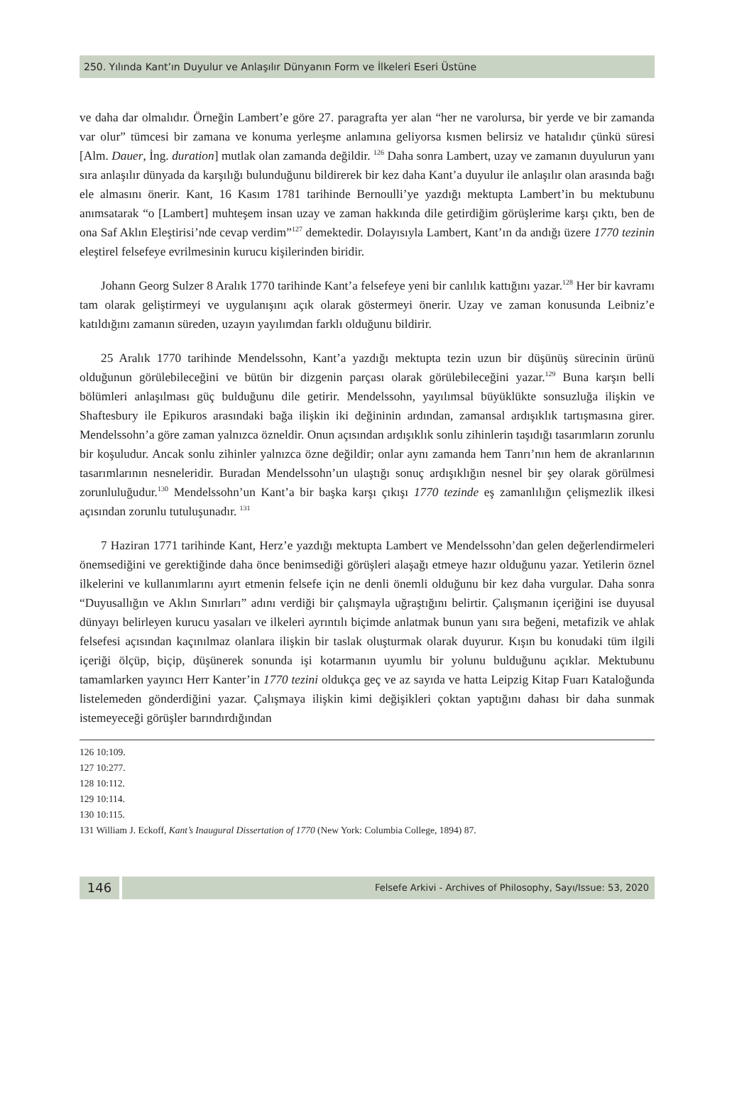250. Yılında Kant’ın Duyulur ve Anlaşılır Dünyanın Form ve İlkeleri Eseri Üstüne
ve daha dar olmalıdır. Örneğin Lambert’e göre 27. paragrafta yer alan “her ne varolursa, bir yerde ve bir zamanda var olur” tümcesi bir zamana ve konuma yerleşme anlamına geliyorsa kısmen belirsiz ve hatalıdır çünkü süresi [Alm. Dauer, İng. duration] mutlak olan zamanda değildir. <sup>126</sup> Daha sonra Lambert, uzay ve zamanın duyulurun yanı sıra anlaşılır dünyada da karşılığı bulunduğunu bildirerek bir kez daha Kant’a duyulur ile anlaşılır olan arasında bağı ele almasını önerir. Kant, 16 Kasım 1781 tarihinde Bernoulli’ye yazdığı mektupta Lambert’in bu mektubunu anımsatarak “o [Lambert] muhteşem insan uzay ve zaman hakkında dile getirdiğim görüşlerime karşı çıktı, ben de ona Saf Aklın Eleştirisi’nde cevap verdim”<sup>127</sup> demektedir. Dolayısıyla Lambert, Kant’ın da andığı üzere 1770 tezinin eleştirel felsefeye evrilmesinin kurucu kişilerinden biridir.
Johann Georg Sulzer 8 Aralık 1770 tarihinde Kant’a felsefeye yeni bir canlılık kattığını yazar.<sup>128</sup> Her bir kavramı tam olarak geliştirmeyi ve uygulanışını açık olarak göstermeyi önerir. Uzay ve zaman konusunda Leibniz’e katıldığını zamanın süreden, uzayın yayılımdan farklı olduğunu bildirir.
25 Aralık 1770 tarihinde Mendelssohn, Kant’a yazdığı mektupta tezin uzun bir düşünüş sürecinin ürünü olduğunun görülebileceğini ve bütün bir dizgenin parçası olarak görülebileceğini yazar.<sup>129</sup> Buna karşın belli bölümleri anlaşılması güç bulduğunu dile getirir. Mendelssohn, yayılımsal büyüklükte sonsuzluğa ilişkin ve Shaftesbury ile Epikuros arasındaki bağa ilişkin iki değininin ardından, zamansal ardışıklık tartışmasına girer. Mendelssohn’a göre zaman yalnızca özneldir. Onun açısından ardışıklık sonlu zihinlerin taşıdığı tasarımların zorunlu bir koşuludur. Ancak sonlu zihinler yalnızca özne değildir; onlar aynı zamanda hem Tanrı’nın hem de akranlarının tasarımlarının nesneleridir. Buradan Mendelssohn’un ulaştığı sonuç ardışıklığın nesnel bir şey olarak görülmesi zorunluluğudur.<sup>130</sup> Mendelssohn’un Kant’a bir başka karşı çıkışı 1770 tezinde eş zamanlılığın çelişmezlik ilkesi açısından zorunlu tutuluşunadır. <sup>131</sup>
7 Haziran 1771 tarihinde Kant, Herz’e yazdığı mektupta Lambert ve Mendelssohn’dan gelen değerlendirmeleri önemsediğini ve gerektiğinde daha önce benimsediği görüşleri alaşağı etmeye hazır olduğunu yazar. Yetilerin öznel ilkelerini ve kullanımlarını ayırt etmenin felsefe için ne denli önemli olduğunu bir kez daha vurgular. Daha sonra “Duyusallığın ve Aklın Sınırları” adını verdiği bir çalışmayla uğraştığını belirtir. Çalışmanın içeriğini ise duyusal dünyayı belirleyen kurucu yasaları ve ilkeleri ayrıntılı biçimde anlatmak bunun yanı sıra beğeni, metafizik ve ahlak felsefesi açısından kaçınılmaz olanlara ilişkin bir taslak oluşturmak olarak duyurur. Kışın bu konudaki tüm ilgili içeriği ölçüp, biçip, düşünerek sonunda işi kotarmanın uyumlu bir yolunu bulduğunu açıklar. Mektubunu tamamlarken yayıncı Herr Kanter’in 1770 tezini oldukça geç ve az sayıda ve hatta Leipzig Kitap Fuarı Kataloğunda listelemeden gönderdiğini yazar. Çalışmaya ilişkin kimi değişikleri çoktan yaptığını dahası bir daha sunmak istemeyeceği görüşler barındırdığından
126 10:109.
127 10:277.
128 10:112.
129 10:114.
130 10:115.
131 William J. Eckoff, Kant’s Inaugural Dissertation of 1770 (New York: Columbia College, 1894) 87.
146
Felsefe Arkivi - Archives of Philosophy, Sayı/Issue: 53, 2020